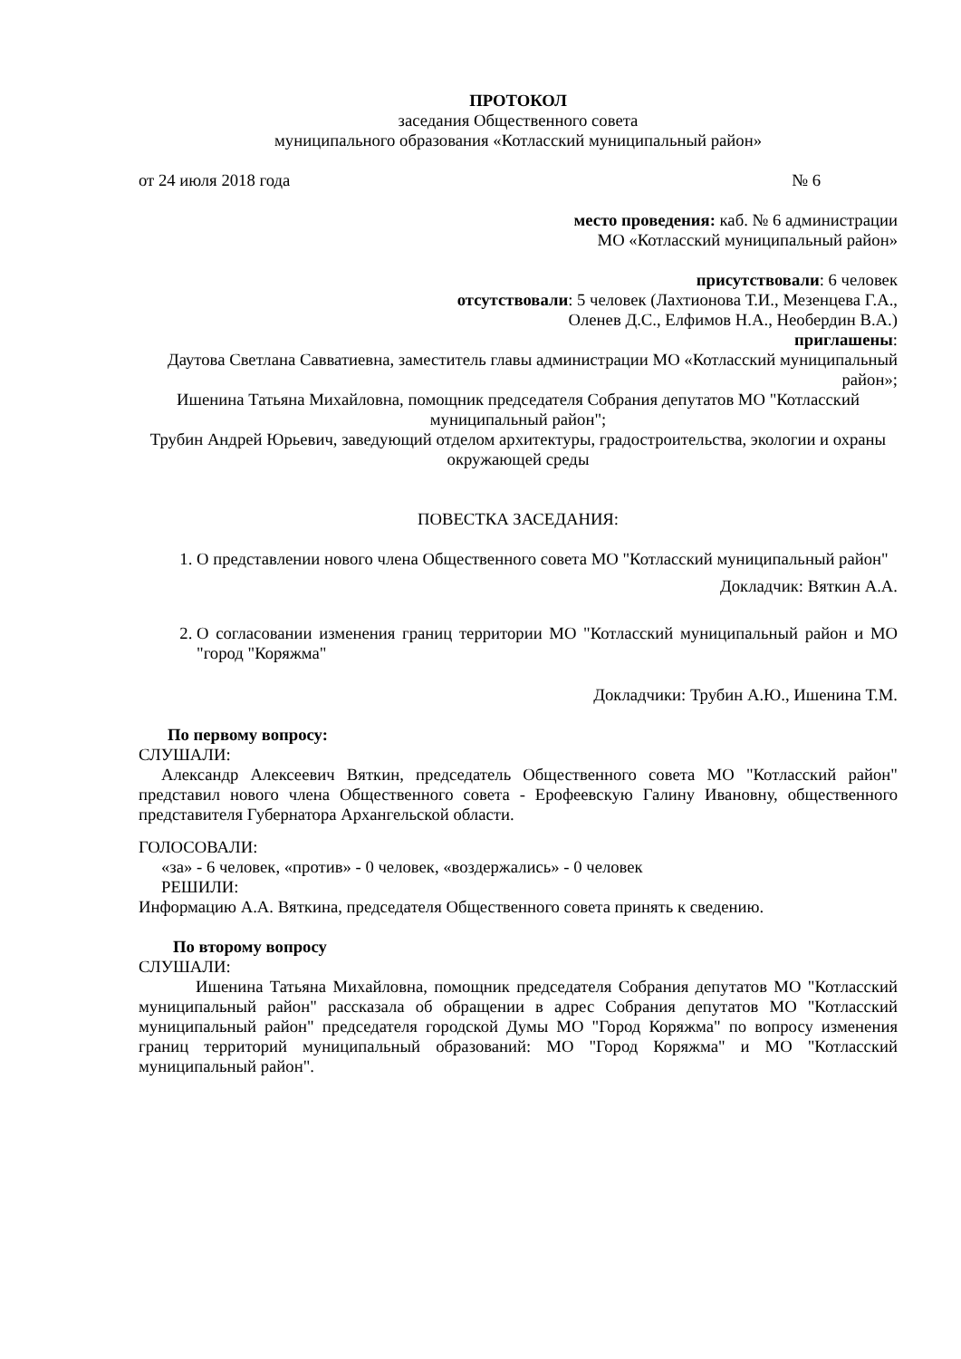ПРОТОКОЛ
заседания Общественного совета
муниципального образования «Котласский муниципальный район»
от 24 июля 2018 года № 6
место проведения: каб. № 6 администрации
МО «Котласский муниципальный район»
присутствовали: 6 человек
отсутствовали: 5 человек (Лахтионова Т.И., Мезенцева Г.А.,
Оленев Д.С., Елфимов Н.А., Необердин В.А.)
приглашены:
Даутова Светлана Савватиевна, заместитель главы администрации МО «Котласский муниципальный район»;
Ишенина Татьяна Михайловна, помощник председателя Собрания депутатов МО "Котласский муниципальный район";
Трубин Андрей Юрьевич, заведующий отделом архитектуры, градостроительства, экологии и охраны окружающей среды
ПОВЕСТКА ЗАСЕДАНИЯ:
1. О представлении нового члена Общественного совета МО "Котласский муниципальный район"
Докладчик: Вяткин А.А.
2. О согласовании изменения границ территории МО "Котласский муниципальный район и МО "город "Коряжма"
Докладчики: Трубин А.Ю., Ишенина Т.М.
По первому вопросу:
СЛУШАЛИ:
Александр Алексеевич Вяткин, председатель Общественного совета МО "Котласский район" представил нового члена Общественного совета - Ерофеевскую Галину Ивановну, общественного представителя Губернатора Архангельской области.
ГОЛОСОВАЛИ:
«за» - 6 человек, «против» - 0 человек, «воздержались» - 0 человек
РЕШИЛИ:
Информацию А.А. Вяткина, председателя Общественного совета принять к сведению.
По второму вопросу
СЛУШАЛИ:
Ишенина Татьяна Михайловна, помощник председателя Собрания депутатов МО "Котласский муниципальный район" рассказала об обращении в адрес Собрания депутатов МО "Котласский муниципальный район" председателя городской Думы МО "Город Коряжма" по вопросу изменения границ территорий муниципальный образований: МО "Город Коряжма" и МО "Котласский муниципальный район".